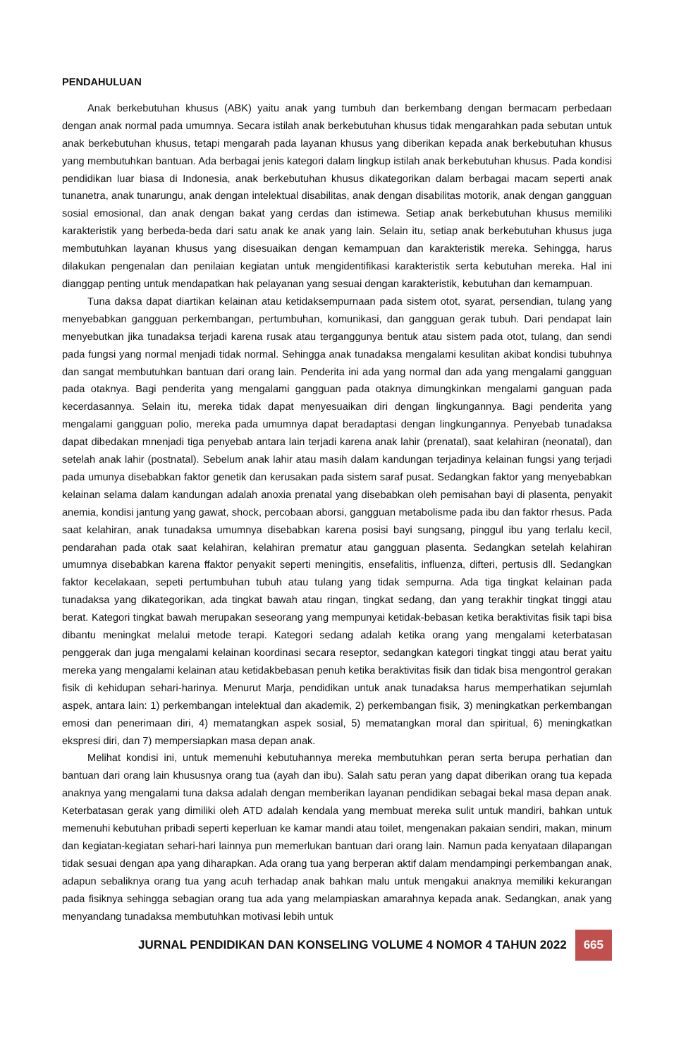PENDAHULUAN
Anak berkebutuhan khusus (ABK) yaitu anak yang tumbuh dan berkembang dengan bermacam perbedaan dengan anak normal pada umumnya. Secara istilah anak berkebutuhan khusus tidak mengarahkan pada sebutan untuk anak berkebutuhan khusus, tetapi mengarah pada layanan khusus yang diberikan kepada anak berkebutuhan khusus yang membutuhkan bantuan. Ada berbagai jenis kategori dalam lingkup istilah anak berkebutuhan khusus. Pada kondisi pendidikan luar biasa di Indonesia, anak berkebutuhan khusus dikategorikan dalam berbagai macam seperti anak tunanetra, anak tunarungu, anak dengan intelektual disabilitas, anak dengan disabilitas motorik, anak dengan gangguan sosial emosional, dan anak dengan bakat yang cerdas dan istimewa. Setiap anak berkebutuhan khusus memiliki karakteristik yang berbeda-beda dari satu anak ke anak yang lain. Selain itu, setiap anak berkebutuhan khusus juga membutuhkan layanan khusus yang disesuaikan dengan kemampuan dan karakteristik mereka. Sehingga, harus dilakukan pengenalan dan penilaian kegiatan untuk mengidentifikasi karakteristik serta kebutuhan mereka. Hal ini dianggap penting untuk mendapatkan hak pelayanan yang sesuai dengan karakteristik, kebutuhan dan kemampuan.
Tuna daksa dapat diartikan kelainan atau ketidaksempurnaan pada sistem otot, syarat, persendian, tulang yang menyebabkan gangguan perkembangan, pertumbuhan, komunikasi, dan gangguan gerak tubuh. Dari pendapat lain menyebutkan jika tunadaksa terjadi karena rusak atau terganggunya bentuk atau sistem pada otot, tulang, dan sendi pada fungsi yang normal menjadi tidak normal. Sehingga anak tunadaksa mengalami kesulitan akibat kondisi tubuhnya dan sangat membutuhkan bantuan dari orang lain. Penderita ini ada yang normal dan ada yang mengalami gangguan pada otaknya. Bagi penderita yang mengalami gangguan pada otaknya dimungkinkan mengalami ganguan pada kecerdasannya. Selain itu, mereka tidak dapat menyesuaikan diri dengan lingkungannya. Bagi penderita yang mengalami gangguan polio, mereka pada umumnya dapat beradaptasi dengan lingkungannya. Penyebab tunadaksa dapat dibedakan mnenjadi tiga penyebab antara lain terjadi karena anak lahir (prenatal), saat kelahiran (neonatal), dan setelah anak lahir (postnatal). Sebelum anak lahir atau masih dalam kandungan terjadinya kelainan fungsi yang terjadi pada umunya disebabkan faktor genetik dan kerusakan pada sistem saraf pusat. Sedangkan faktor yang menyebabkan kelainan selama dalam kandungan adalah anoxia prenatal yang disebabkan oleh pemisahan bayi di plasenta, penyakit anemia, kondisi jantung yang gawat, shock, percobaan aborsi, gangguan metabolisme pada ibu dan faktor rhesus. Pada saat kelahiran, anak tunadaksa umumnya disebabkan karena posisi bayi sungsang, pinggul ibu yang terlalu kecil, pendarahan pada otak saat kelahiran, kelahiran prematur atau gangguan plasenta. Sedangkan setelah kelahiran umumnya disebabkan karena ffaktor penyakit seperti meningitis, ensefalitis, influenza, difteri, pertusis dll. Sedangkan faktor kecelakaan, sepeti pertumbuhan tubuh atau tulang yang tidak sempurna. Ada tiga tingkat kelainan pada tunadaksa yang dikategorikan, ada tingkat bawah atau ringan, tingkat sedang, dan yang terakhir tingkat tinggi atau berat. Kategori tingkat bawah merupakan seseorang yang mempunyai ketidak-bebasan ketika beraktivitas fisik tapi bisa dibantu meningkat melalui metode terapi. Kategori sedang adalah ketika orang yang mengalami keterbatasan penggerak dan juga mengalami kelainan koordinasi secara reseptor, sedangkan kategori tingkat tinggi atau berat yaitu mereka yang mengalami kelainan atau ketidakbebasan penuh ketika beraktivitas fisik dan tidak bisa mengontrol gerakan fisik di kehidupan sehari-harinya. Menurut Marja, pendidikan untuk anak tunadaksa harus memperhatikan sejumlah aspek, antara lain: 1) perkembangan intelektual dan akademik, 2) perkembangan fisik, 3) meningkatkan perkembangan emosi dan penerimaan diri, 4) mematangkan aspek sosial, 5) mematangkan moral dan spiritual, 6) meningkatkan ekspresi diri, dan 7) mempersiapkan masa depan anak.
Melihat kondisi ini, untuk memenuhi kebutuhannya mereka membutuhkan peran serta berupa perhatian dan bantuan dari orang lain khususnya orang tua (ayah dan ibu). Salah satu peran yang dapat diberikan orang tua kepada anaknya yang mengalami tuna daksa adalah dengan memberikan layanan pendidikan sebagai bekal masa depan anak. Keterbatasan gerak yang dimiliki oleh ATD adalah kendala yang membuat mereka sulit untuk mandiri, bahkan untuk memenuhi kebutuhan pribadi seperti keperluan ke kamar mandi atau toilet, mengenakan pakaian sendiri, makan, minum dan kegiatan-kegiatan sehari-hari lainnya pun memerlukan bantuan dari orang lain. Namun pada kenyataan dilapangan tidak sesuai dengan apa yang diharapkan. Ada orang tua yang berperan aktif dalam mendampingi perkembangan anak, adapun sebaliknya orang tua yang acuh terhadap anak bahkan malu untuk mengakui anaknya memiliki kekurangan pada fisiknya sehingga sebagian orang tua ada yang melampiaskan amarahnya kepada anak. Sedangkan, anak yang menyandang tunadaksa membutuhkan motivasi lebih untuk
JURNAL PENDIDIKAN DAN KONSELING VOLUME 4 NOMOR 4 TAHUN 2022 665